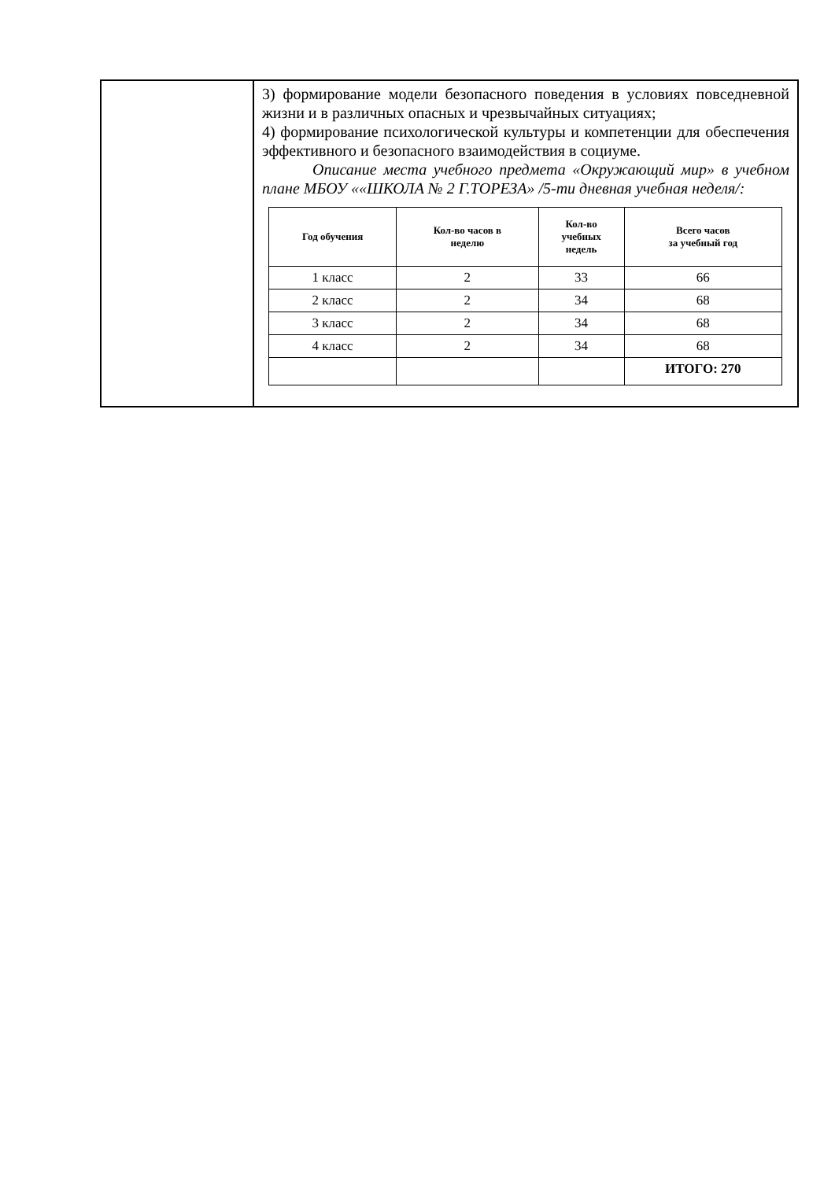| | 3) формирование модели безопасного поведения в условиях повседневной жизни и в различных опасных и чрезвычайных ситуациях; 4) формирование психологической культуры и компетенции для обеспечения эффективного и безопасного взаимодействия в социуме. Описание места учебного предмета «Окружающий мир» в учебном плане МБОУ ««ШКОЛА № 2 Г.ТОРЕЗА» /5-ти дневная учебная неделя/: / Год обучения / Кол-во часов в неделю / Кол-во учебных недель / Всего часов за учебный год / / --- / --- / --- / --- / / 1 класс / 2 / 33 / 66 / / 2 класс / 2 / 34 / 68 / / 3 класс / 2 / 34 / 68 / / 4 класс / 2 / 34 / 68 / / / / / ИТОГО: 270 / |